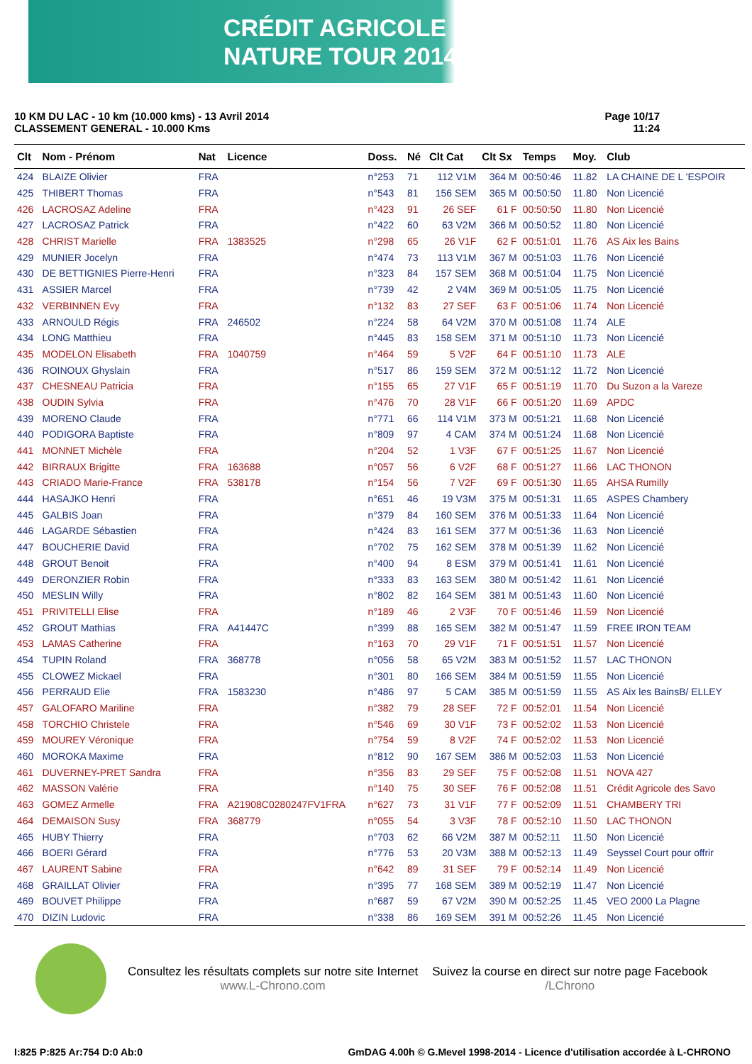CRÉDIT AGRICOLE
NATURE TOUR 2014
10 KM DU LAC - 10 km (10.000 kms) - 13 Avril 2014
CLASSEMENT GENERAL - 10.000 Kms
Page 10/17
11:24
| Clt | Nom - Prénom | Nat | Licence | Doss. | Né | Clt Cat | Clt Sx | Temps | Moy. | Club |
| --- | --- | --- | --- | --- | --- | --- | --- | --- | --- | --- |
| 424 | BLAIZE Olivier | FRA | | n°253 | 71 | 112 V1M | 364 M | 00:50:46 | 11.82 | LA CHAINE DE L 'ESPOIR |
| 425 | THIBERT Thomas | FRA | | n°543 | 81 | 156 SEM | 365 M | 00:50:50 | 11.80 | Non Licencié |
| 426 | LACROSAZ Adeline | FRA | | n°423 | 91 | 26 SEF | 61 F | 00:50:50 | 11.80 | Non Licencié |
| 427 | LACROSAZ Patrick | FRA | | n°422 | 60 | 63 V2M | 366 M | 00:50:52 | 11.80 | Non Licencié |
| 428 | CHRIST Marielle | FRA | 1383525 | n°298 | 65 | 26 V1F | 62 F | 00:51:01 | 11.76 | AS Aix les Bains |
| 429 | MUNIER Jocelyn | FRA | | n°474 | 73 | 113 V1M | 367 M | 00:51:03 | 11.76 | Non Licencié |
| 430 | DE BETTIGNIES Pierre-Henri | FRA | | n°323 | 84 | 157 SEM | 368 M | 00:51:04 | 11.75 | Non Licencié |
| 431 | ASSIER Marcel | FRA | | n°739 | 42 | 2 V4M | 369 M | 00:51:05 | 11.75 | Non Licencié |
| 432 | VERBINNEN Evy | FRA | | n°132 | 83 | 27 SEF | 63 F | 00:51:06 | 11.74 | Non Licencié |
| 433 | ARNOULD Régis | FRA | 246502 | n°224 | 58 | 64 V2M | 370 M | 00:51:08 | 11.74 | ALE |
| 434 | LONG Matthieu | FRA | | n°445 | 83 | 158 SEM | 371 M | 00:51:10 | 11.73 | Non Licencié |
| 435 | MODELON Elisabeth | FRA | 1040759 | n°464 | 59 | 5 V2F | 64 F | 00:51:10 | 11.73 | ALE |
| 436 | ROINOUX Ghyslain | FRA | | n°517 | 86 | 159 SEM | 372 M | 00:51:12 | 11.72 | Non Licencié |
| 437 | CHESNEAU Patricia | FRA | | n°155 | 65 | 27 V1F | 65 F | 00:51:19 | 11.70 | Du Suzon a la Vareze |
| 438 | OUDIN Sylvia | FRA | | n°476 | 70 | 28 V1F | 66 F | 00:51:20 | 11.69 | APDC |
| 439 | MORENO Claude | FRA | | n°771 | 66 | 114 V1M | 373 M | 00:51:21 | 11.68 | Non Licencié |
| 440 | PODIGORA Baptiste | FRA | | n°809 | 97 | 4 CAM | 374 M | 00:51:24 | 11.68 | Non Licencié |
| 441 | MONNET Michèle | FRA | | n°204 | 52 | 1 V3F | 67 F | 00:51:25 | 11.67 | Non Licencié |
| 442 | BIRRAUX Brigitte | FRA | 163688 | n°057 | 56 | 6 V2F | 68 F | 00:51:27 | 11.66 | LAC THONON |
| 443 | CRIADO Marie-France | FRA | 538178 | n°154 | 56 | 7 V2F | 69 F | 00:51:30 | 11.65 | AHSA Rumilly |
| 444 | HASAJKO Henri | FRA | | n°651 | 46 | 19 V3M | 375 M | 00:51:31 | 11.65 | ASPES Chambery |
| 445 | GALBIS Joan | FRA | | n°379 | 84 | 160 SEM | 376 M | 00:51:33 | 11.64 | Non Licencié |
| 446 | LAGARDE Sébastien | FRA | | n°424 | 83 | 161 SEM | 377 M | 00:51:36 | 11.63 | Non Licencié |
| 447 | BOUCHERIE David | FRA | | n°702 | 75 | 162 SEM | 378 M | 00:51:39 | 11.62 | Non Licencié |
| 448 | GROUT Benoit | FRA | | n°400 | 94 | 8 ESM | 379 M | 00:51:41 | 11.61 | Non Licencié |
| 449 | DERONZIER Robin | FRA | | n°333 | 83 | 163 SEM | 380 M | 00:51:42 | 11.61 | Non Licencié |
| 450 | MESLIN Willy | FRA | | n°802 | 82 | 164 SEM | 381 M | 00:51:43 | 11.60 | Non Licencié |
| 451 | PRIVITELLI Elise | FRA | | n°189 | 46 | 2 V3F | 70 F | 00:51:46 | 11.59 | Non Licencié |
| 452 | GROUT Mathias | FRA | A41447C | n°399 | 88 | 165 SEM | 382 M | 00:51:47 | 11.59 | FREE IRON TEAM |
| 453 | LAMAS Catherine | FRA | | n°163 | 70 | 29 V1F | 71 F | 00:51:51 | 11.57 | Non Licencié |
| 454 | TUPIN Roland | FRA | 368778 | n°056 | 58 | 65 V2M | 383 M | 00:51:52 | 11.57 | LAC THONON |
| 455 | CLOWEZ Mickael | FRA | | n°301 | 80 | 166 SEM | 384 M | 00:51:59 | 11.55 | Non Licencié |
| 456 | PERRAUD Elie | FRA | 1583230 | n°486 | 97 | 5 CAM | 385 M | 00:51:59 | 11.55 | AS Aix les BainsB/ ELLEY |
| 457 | GALOFARO Mariline | FRA | | n°382 | 79 | 28 SEF | 72 F | 00:52:01 | 11.54 | Non Licencié |
| 458 | TORCHIO Christele | FRA | | n°546 | 69 | 30 V1F | 73 F | 00:52:02 | 11.53 | Non Licencié |
| 459 | MOUREY Véronique | FRA | | n°754 | 59 | 8 V2F | 74 F | 00:52:02 | 11.53 | Non Licencié |
| 460 | MOROKA Maxime | FRA | | n°812 | 90 | 167 SEM | 386 M | 00:52:03 | 11.53 | Non Licencié |
| 461 | DUVERNEY-PRET Sandra | FRA | | n°356 | 83 | 29 SEF | 75 F | 00:52:08 | 11.51 | NOVA 427 |
| 462 | MASSON Valérie | FRA | | n°140 | 75 | 30 SEF | 76 F | 00:52:08 | 11.51 | Crédit Agricole des Savo |
| 463 | GOMEZ Armelle | FRA | A21908C0280247FV1FRA | n°627 | 73 | 31 V1F | 77 F | 00:52:09 | 11.51 | CHAMBERY TRI |
| 464 | DEMAISON Susy | FRA | 368779 | n°055 | 54 | 3 V3F | 78 F | 00:52:10 | 11.50 | LAC THONON |
| 465 | HUBY Thierry | FRA | | n°703 | 62 | 66 V2M | 387 M | 00:52:11 | 11.50 | Non Licencié |
| 466 | BOERI Gérard | FRA | | n°776 | 53 | 20 V3M | 388 M | 00:52:13 | 11.49 | Seyssel Court pour offrir |
| 467 | LAURENT Sabine | FRA | | n°642 | 89 | 31 SEF | 79 F | 00:52:14 | 11.49 | Non Licencié |
| 468 | GRAILLAT Olivier | FRA | | n°395 | 77 | 168 SEM | 389 M | 00:52:19 | 11.47 | Non Licencié |
| 469 | BOUVET Philippe | FRA | | n°687 | 59 | 67 V2M | 390 M | 00:52:25 | 11.45 | VEO 2000 La Plagne |
| 470 | DIZIN Ludovic | FRA | | n°338 | 86 | 169 SEM | 391 M | 00:52:26 | 11.45 | Non Licencié |
Consultez les résultats complets sur notre site Internet
www.L-Chrono.com
Suivez la course en direct sur notre page Facebook
/LChrono
I:825 P:825 Ar:754 D:0 Ab:0 GmDAG 4.00h © G.Mevel 1998-2014 - Licence d'utilisation accordée à L-CHRONO